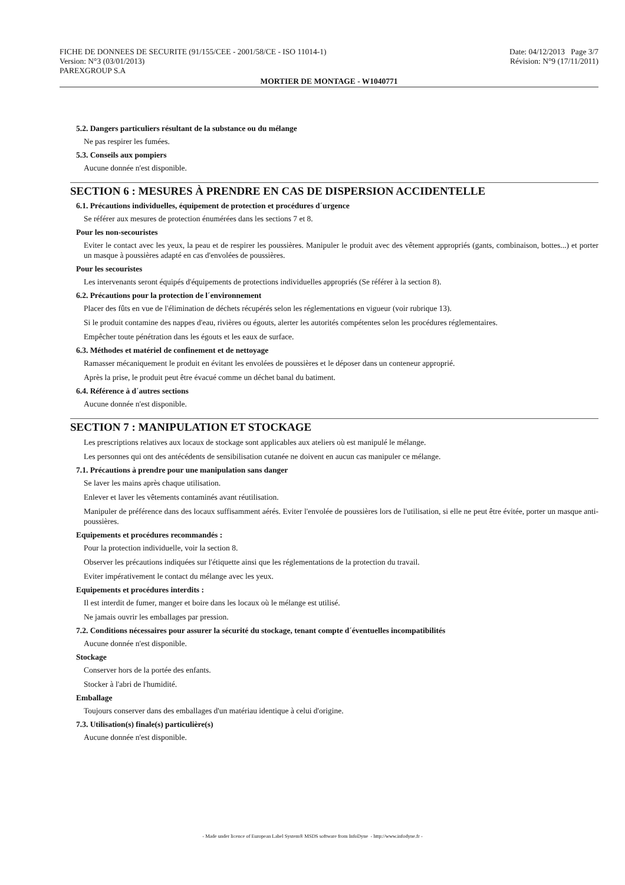FICHE DE DONNEES DE SECURITE (91/155/CEE - 2001/58/CE - ISO 11014-1) Date: 04/12/2013 Page 3/7
Version: N°3 (03/01/2013) Révision: N°9 (17/11/2011)
PAREXGROUP S.A
MORTIER DE MONTAGE - W1040771
5.2. Dangers particuliers résultant de la substance ou du mélange
Ne pas respirer les fumées.
5.3. Conseils aux pompiers
Aucune donnée n'est disponible.
SECTION 6 : MESURES À PRENDRE EN CAS DE DISPERSION ACCIDENTELLE
6.1. Précautions individuelles, équipement de protection et procédures d´urgence
Se référer aux mesures de protection énumérées dans les sections 7 et 8.
Pour les non-secouristes
Eviter le contact avec les yeux, la peau et de respirer les poussières. Manipuler le produit avec des vêtement appropriés (gants, combinaison, bottes...) et porter un masque à poussières adapté en cas d'envolées de poussières.
Pour les secouristes
Les intervenants seront équipés d'équipements de protections individuelles appropriés (Se référer à la section 8).
6.2. Précautions pour la protection de l´environnement
Placer des fûts en vue de l'élimination de déchets récupérés selon les réglementations en vigueur (voir rubrique 13).
Si le produit contamine des nappes d'eau, rivières ou égouts, alerter les autorités compétentes selon les procédures réglementaires.
Empêcher toute pénétration dans les égouts et les eaux de surface.
6.3. Méthodes et matériel de confinement et de nettoyage
Ramasser mécaniquement le produit en évitant les envolées de poussières et le déposer dans un conteneur approprié.
Après la prise, le produit peut être évacué comme un déchet banal du batiment.
6.4. Référence à d´autres sections
Aucune donnée n'est disponible.
SECTION 7 : MANIPULATION ET STOCKAGE
Les prescriptions relatives aux locaux de stockage sont applicables aux ateliers où est manipulé le mélange.
Les personnes qui ont des antécédents de sensibilisation cutanée ne doivent en aucun cas manipuler ce mélange.
7.1. Précautions à prendre pour une manipulation sans danger
Se laver les mains après chaque utilisation.
Enlever et laver les vêtements contaminés avant réutilisation.
Manipuler de préférence dans des locaux suffisamment aérés. Eviter l'envolée de poussières lors de l'utilisation, si elle ne peut être évitée, porter un masque anti-poussières.
Equipements et procédures recommandés :
Pour la protection individuelle, voir la section 8.
Observer les précautions indiquées sur l'étiquette ainsi que les réglementations de la protection du travail.
Eviter impérativement le contact du mélange avec les yeux.
Equipements et procédures interdits :
Il est interdit de fumer, manger et boire dans les locaux où le mélange est utilisé.
Ne jamais ouvrir les emballages par pression.
7.2. Conditions nécessaires pour assurer la sécurité du stockage, tenant compte d´éventuelles incompatibilités
Aucune donnée n'est disponible.
Stockage
Conserver hors de la portée des enfants.
Stocker à l'abri de l'humidité.
Emballage
Toujours conserver dans des emballages d'un matériau identique à celui d'origine.
7.3. Utilisation(s) finale(s) particulière(s)
Aucune donnée n'est disponible.
- Made under licence of European Label System® MSDS software from InfoDyne - http://www.infodyne.fr -